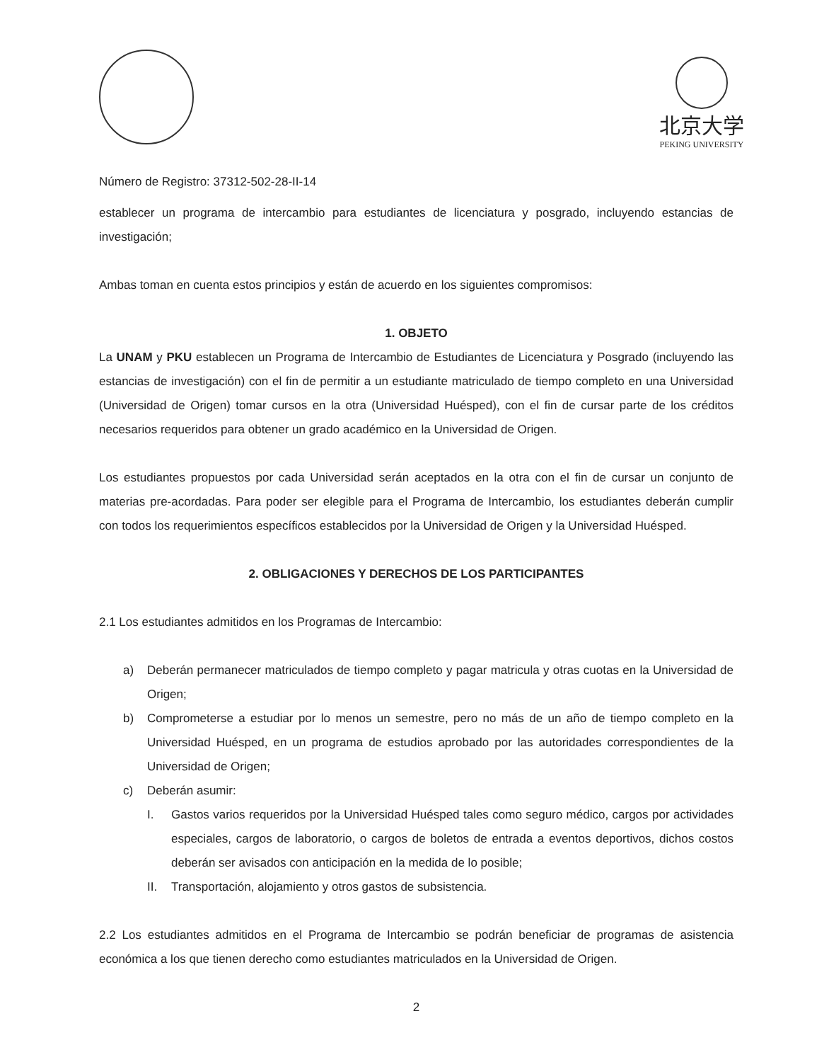北京大学
PEKING UNIVERSITY
Número de Registro: 37312-502-28-II-14
establecer un programa de intercambio para estudiantes de licenciatura y posgrado, incluyendo estancias de investigación;
Ambas toman en cuenta estos principios y están de acuerdo en los siguientes compromisos:
1. OBJETO
La UNAM y PKU establecen un Programa de Intercambio de Estudiantes de Licenciatura y Posgrado (incluyendo las estancias de investigación) con el fin de permitir a un estudiante matriculado de tiempo completo en una Universidad (Universidad de Origen) tomar cursos en la otra (Universidad Huésped), con el fin de cursar parte de los créditos necesarios requeridos para obtener un grado académico en la Universidad de Origen.
Los estudiantes propuestos por cada Universidad serán aceptados en la otra con el fin de cursar un conjunto de materias pre-acordadas. Para poder ser elegible para el Programa de Intercambio, los estudiantes deberán cumplir con todos los requerimientos específicos establecidos por la Universidad de Origen y la Universidad Huésped.
2. OBLIGACIONES Y DERECHOS DE LOS PARTICIPANTES
2.1 Los estudiantes admitidos en los Programas de Intercambio:
a) Deberán permanecer matriculados de tiempo completo y pagar matricula y otras cuotas en la Universidad de Origen;
b) Comprometerse a estudiar por lo menos un semestre, pero no más de un año de tiempo completo en la Universidad Huésped, en un programa de estudios aprobado por las autoridades correspondientes de la Universidad de Origen;
c) Deberán asumir:
I. Gastos varios requeridos por la Universidad Huésped tales como seguro médico, cargos por actividades especiales, cargos de laboratorio, o cargos de boletos de entrada a eventos deportivos, dichos costos deberán ser avisados con anticipación en la medida de lo posible;
II. Transportación, alojamiento y otros gastos de subsistencia.
2.2 Los estudiantes admitidos en el Programa de Intercambio se podrán beneficiar de programas de asistencia económica a los que tienen derecho como estudiantes matriculados en la Universidad de Origen.
2